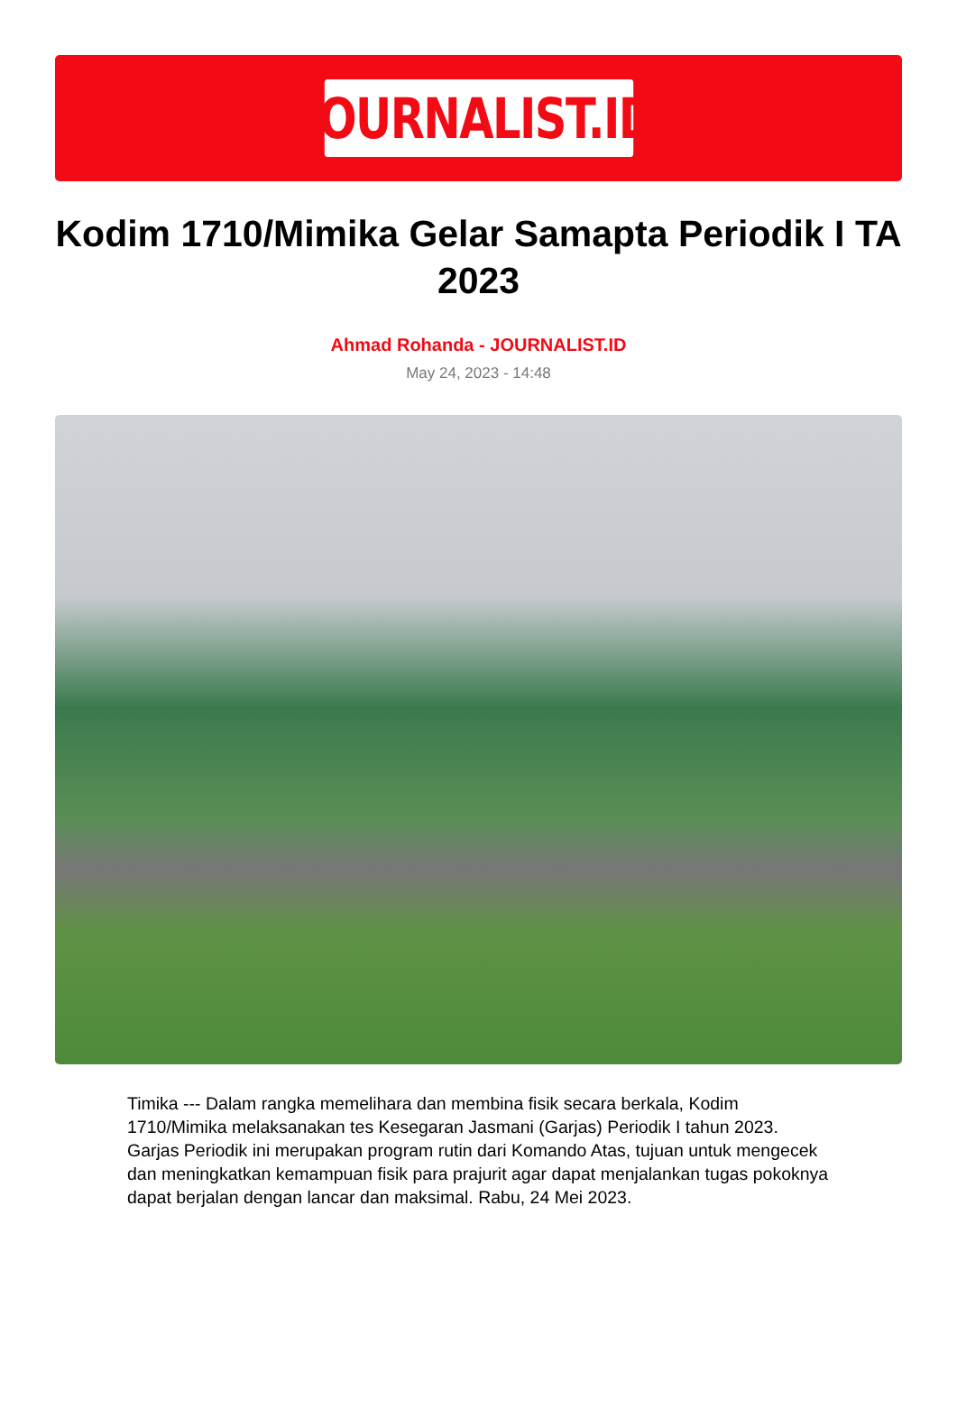JOURNALIST.ID
Kodim 1710/Mimika Gelar Samapta Periodik I TA 2023
Ahmad Rohanda - JOURNALIST.ID
May 24, 2023 - 14:48
Timika --- Dalam rangka memelihara dan membina fisik secara berkala, Kodim 1710/Mimika melaksanakan tes Kesegaran Jasmani (Garjas) Periodik I tahun 2023. Garjas Periodik ini merupakan program rutin dari Komando Atas, tujuan untuk mengecek dan meningkatkan kemampuan fisik para prajurit agar dapat menjalankan tugas pokoknya dapat berjalan dengan lancar dan maksimal. Rabu, 24 Mei 2023.